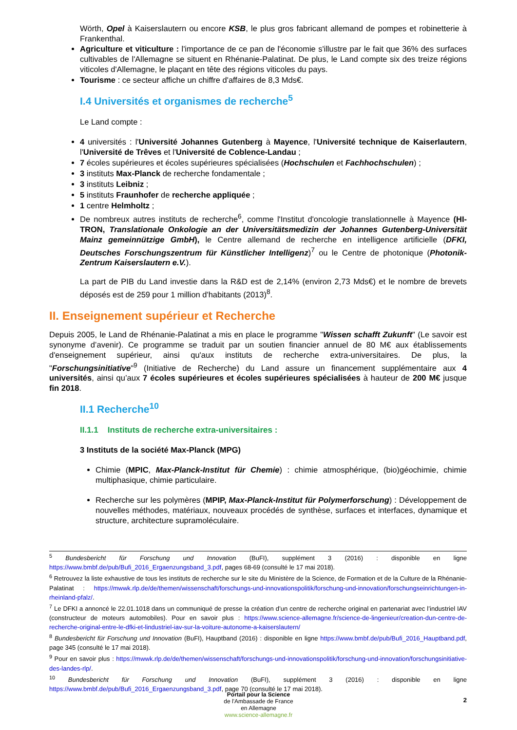Wörth, Opel à Kaiserslautern ou encore KSB, le plus gros fabricant allemand de pompes et robinetterie à Frankenthal.
Agriculture et viticulture : l'importance de ce pan de l'économie s'illustre par le fait que 36% des surfaces cultivables de l'Allemagne se situent en Rhénanie-Palatinat. De plus, le Land compte six des treize régions viticoles d'Allemagne, le plaçant en tête des régions viticoles du pays.
Tourisme : ce secteur affiche un chiffre d'affaires de 8,3 Mds€.
I.4 Universités et organismes de recherche<sup>5</sup>
Le Land compte :
4 universités : l'Université Johannes Gutenberg à Mayence, l'Université technique de Kaiserlautern, l'Université de Trêves et l'Université de Coblence-Landau ;
7 écoles supérieures et écoles supérieures spécialisées (Hochschulen et Fachhochschulen) ;
3 instituts Max-Planck de recherche fondamentale ;
3 instituts Leibniz ;
5 instituts Fraunhofer de recherche appliquée ;
1 centre Helmholtz ;
De nombreux autres instituts de recherche<sup>6</sup>, comme l'Institut d'oncologie translationnelle à Mayence (HI-TRON, Translationale Onkologie an der Universitätsmedizin der Johannes Gutenberg-Universität Mainz gemeinnützige GmbH), le Centre allemand de recherche en intelligence artificielle (DFKI, Deutsches Forschungszentrum für Künstlicher Intelligenz)<sup>7</sup> ou le Centre de photonique (Photonik-Zentrum Kaiserslautern e.V.).
La part de PIB du Land investie dans la R&D est de 2,14% (environ 2,73 Mds€) et le nombre de brevets déposés est de 259 pour 1 million d'habitants (2013)<sup>8</sup>.
II. Enseignement supérieur et Recherche
Depuis 2005, le Land de Rhénanie-Palatinat a mis en place le programme "Wissen schafft Zukunft" (Le savoir est synonyme d’avenir). Ce programme se traduit par un soutien financier annuel de 80 M€ aux établissements d'enseignement supérieur, ainsi qu'aux instituts de recherche extra-universitaires. De plus, la "Forschungsinitiative"<sup>9</sup> (Initiative de Recherche) du Land assure un financement supplémentaire aux 4 universités, ainsi qu’aux 7 écoles supérieures et écoles supérieures spécialisées à hauteur de 200 M€ jusque fin 2018.
II.1 Recherche<sup>10</sup>
II.1.1 Instituts de recherche extra-universitaires :
3 Instituts de la société Max-Planck (MPG)
Chimie (MPIC, Max-Planck-Institut für Chemie) : chimie atmosphérique, (bio)géochimie, chimie multiphasique, chimie particulaire.
Recherche sur les polymères (MPIP, Max-Planck-Institut für Polymerforschung) : Développement de nouvelles méthodes, matériaux, nouveaux procédés de synthèse, surfaces et interfaces, dynamique et structure, architecture supramoléculaire.
<sup>5</sup> Bundesbericht für Forschung und Innovation (BuFI), supplément 3 (2016) : disponible en ligne https://www.bmbf.de/pub/Bufi_2016_Ergaenzungsband_3.pdf, pages 68-69 (consulté le 17 mai 2018).
<sup>6</sup> Retrouvez la liste exhaustive de tous les instituts de recherche sur le site du Ministère de la Science, de Formation et de la Culture de la Rhénanie-Palatinat : https://mwwk.rlp.de/de/themen/wissenschaft/forschungs-und-innovationspolitik/forschung-und-innovation/forschungseinrichtungen-in-rheinland-pfalz/.
<sup>7</sup> Le DFKI a annoncé le 22.01.1018 dans un communiqué de presse la création d’un centre de recherche original en partenariat avec l’industriel IAV (constructeur de moteurs automobiles). Pour en savoir plus : https://www.science-allemagne.fr/science-de-lingenieur/creation-dun-centre-de-recherche-original-entre-le-dfki-et-lindustriel-iav-sur-la-voiture-autonome-a-kaiserslautern/
<sup>8</sup> Bundesbericht für Forschung und Innovation (BuFI), Hauptband (2016) : disponible en ligne https://www.bmbf.de/pub/Bufi_2016_Hauptband.pdf, page 345 (consulté le 17 mai 2018).
<sup>9</sup> Pour en savoir plus : https://mwwk.rlp.de/de/themen/wissenschaft/forschungs-und-innovationspolitik/forschung-und-innovation/forschungsinitiative-des-landes-rlp/.
<sup>10</sup> Bundesbericht für Forschung und Innovation (BuFI), supplément 3 (2016) : disponible en ligne https://www.bmbf.de/pub/Bufi_2016_Ergaenzungsband_3.pdf, page 70 (consulté le 17 mai 2018).
2
Portail pour la Science
de l'Ambassade de France
en Allemagne
www.science-allemagne.fr